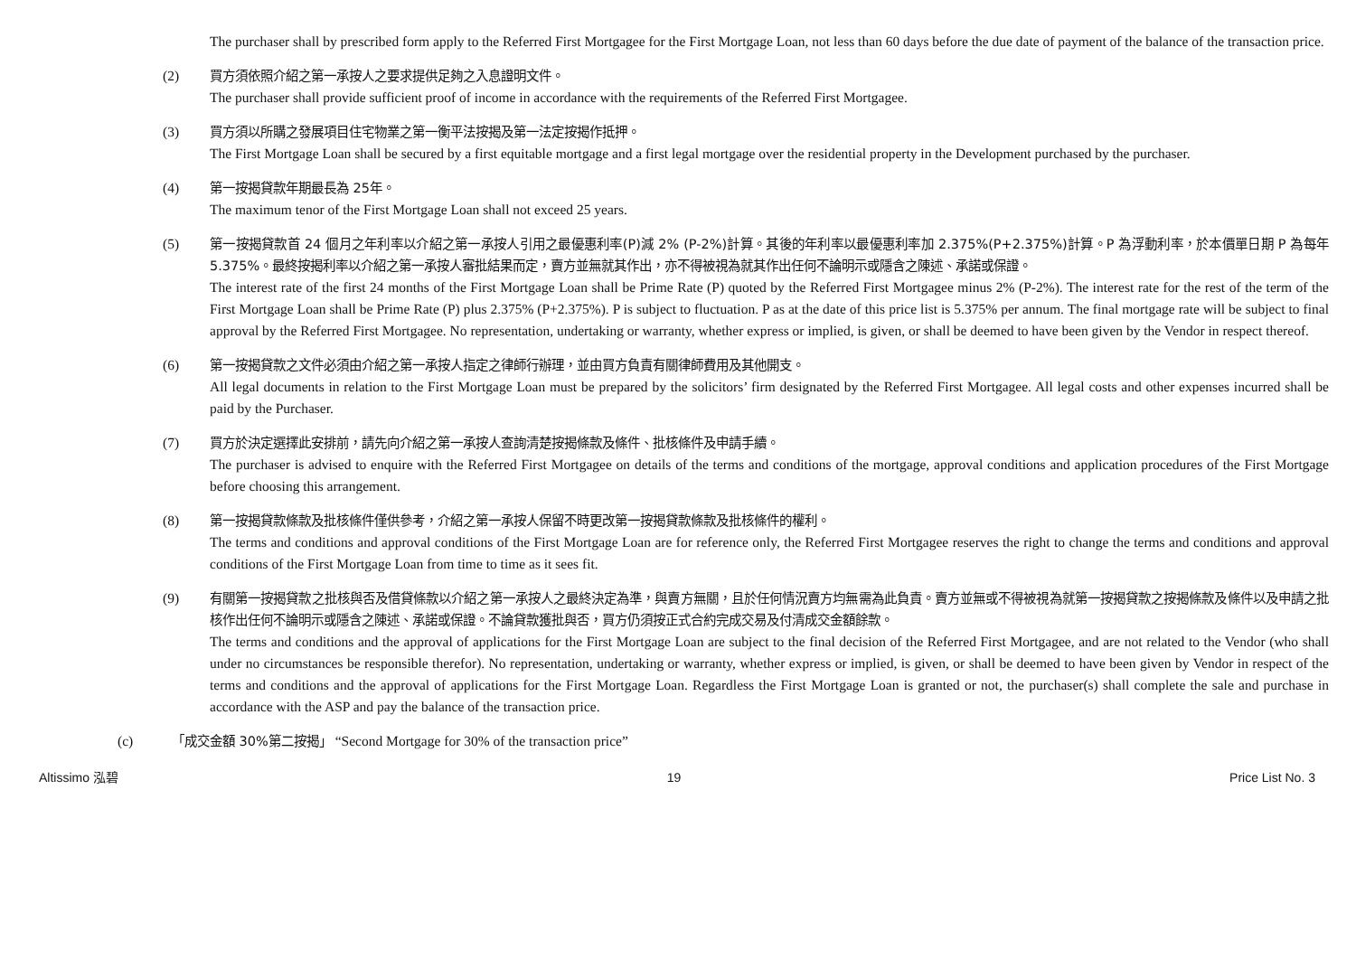The purchaser shall by prescribed form apply to the Referred First Mortgagee for the First Mortgage Loan, not less than 60 days before the due date of payment of the balance of the transaction price.
(2) 買方須依照介紹之第一承按人之要求提供足夠之入息證明文件。
The purchaser shall provide sufficient proof of income in accordance with the requirements of the Referred First Mortgagee.
(3) 買方須以所購之發展項目住宅物業之第一衡平法按揭及第一法定按揭作抵押。
The First Mortgage Loan shall be secured by a first equitable mortgage and a first legal mortgage over the residential property in the Development purchased by the purchaser.
(4) 第一按揭貸款年期最長為 25年。
The maximum tenor of the First Mortgage Loan shall not exceed 25 years.
(5) 第一按揭貸款首 24 個月之年利率以介紹之第一承按人引用之最優惠利率(P)減 2% (P-2%)計算。其後的年利率以最優惠利率加 2.375%(P+2.375%)計算。P 為浮動利率，於本價單日期 P 為每年 5.375%。最終按揭利率以介紹之第一承按人審批結果而定，賣方並無就其作出，亦不得被視為就其作出任何不論明示或隱含之陳述、承諾或保證。
The interest rate of the first 24 months of the First Mortgage Loan shall be Prime Rate (P) quoted by the Referred First Mortgagee minus 2% (P-2%). The interest rate for the rest of the term of the First Mortgage Loan shall be Prime Rate (P) plus 2.375% (P+2.375%). P is subject to fluctuation. P as at the date of this price list is 5.375% per annum. The final mortgage rate will be subject to final approval by the Referred First Mortgagee. No representation, undertaking or warranty, whether express or implied, is given, or shall be deemed to have been given by the Vendor in respect thereof.
(6) 第一按揭貸款之文件必須由介紹之第一承按人指定之律師行辦理，並由買方負責有關律師費用及其他開支。
All legal documents in relation to the First Mortgage Loan must be prepared by the solicitors’ firm designated by the Referred First Mortgagee. All legal costs and other expenses incurred shall be paid by the Purchaser.
(7) 買方於決定選擇此安排前，請先向介紹之第一承按人查詢清楚按揭條款及條件、批核條件及申請手續。
The purchaser is advised to enquire with the Referred First Mortgagee on details of the terms and conditions of the mortgage, approval conditions and application procedures of the First Mortgage before choosing this arrangement.
(8) 第一按揭貸款條款及批核條件僅供參考，介紹之第一承按人保留不時更改第一按揭貸款條款及批核條件的權利。
The terms and conditions and approval conditions of the First Mortgage Loan are for reference only, the Referred First Mortgagee reserves the right to change the terms and conditions and approval conditions of the First Mortgage Loan from time to time as it sees fit.
(9) 有關第一按揭貸款之批核與否及借貸條款以介紹之第一承按人之最終決定為準，與賣方無關，且於任何情況賣方均無需為此負責。賣方並無或不得被視為就第一按揭貸款之按揭條款及條件以及申請之批核作出任何不論明示或隱含之陳述、承諾或保證。不論貸款獲批與否，買方仍須按正式合約完成交易及付清成交金額餘款。
The terms and conditions and the approval of applications for the First Mortgage Loan are subject to the final decision of the Referred First Mortgagee, and are not related to the Vendor (who shall under no circumstances be responsible therefor). No representation, undertaking or warranty, whether express or implied, is given, or shall be deemed to have been given by Vendor in respect of the terms and conditions and the approval of applications for the First Mortgage Loan. Regardless the First Mortgage Loan is granted or not, the purchaser(s) shall complete the sale and purchase in accordance with the ASP and pay the balance of the transaction price.
(c) 「成交金額 30%第二按揭」 “Second Mortgage for 30% of the transaction price”
Altissimo 泓碧 19 Price List No. 3